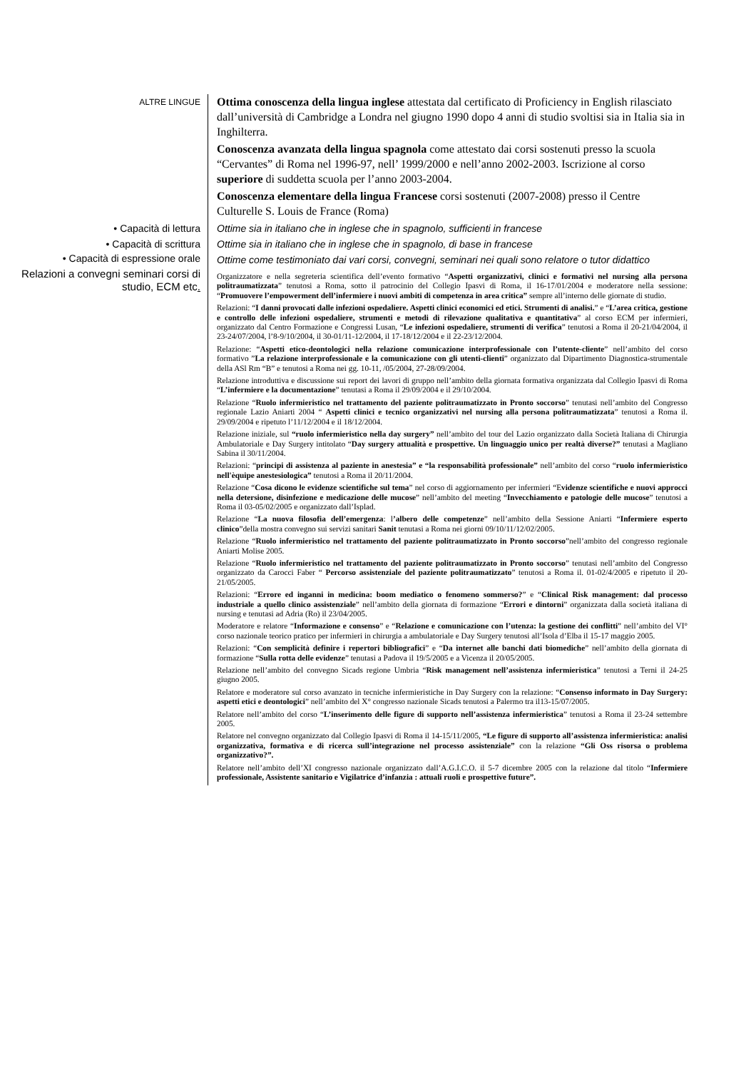ALTRE LINGUE
Ottima conoscenza della lingua inglese attestata dal certificato di Proficiency in English rilasciato dall’università di Cambridge a Londra nel giugno 1990 dopo 4 anni di studio svoltisi sia in Italia sia in Inghilterra.
Conoscenza avanzata della lingua spagnola come attestato dai corsi sostenuti presso la scuola “Cervantes” di Roma nel 1996-97, nell’ 1999/2000 e nell’anno 2002-2003. Iscrizione al corso superiore di suddetta scuola per l’anno 2003-2004.
Conoscenza elementare della lingua Francese corsi sostenuti (2007-2008) presso il Centre Culturelle S. Louis de France (Roma)
• Capacità di lettura Ottime sia in italiano che in inglese che in spagnolo, sufficienti in francese
• Capacità di scrittura Ottime sia in italiano che in inglese che in spagnolo, di base in francese
• Capacità di espressione orale
Ottime come testimoniato dai vari corsi, convegni, seminari nei quali sono relatore o tutor didattico
Relazioni a convegni seminari corsi di studio, ECM etc.
Organizzatore e nella segreteria scientifica dell’evento formativo “Aspetti organizzativi, clinici e formativi nel nursing alla persona politraumatizzata” tenutosi a Roma, sotto il patrocinio del Collegio Ipasvi di Roma, il 16-17/01/2004 e moderatore nella sessione: “Promuovere l’empowerment dell’infermiere i nuovi ambiti di competenza in area critica” sempre all’interno delle giornate di studio.
Relazioni: “I danni provocati dalle infezioni ospedaliere. Aspetti clinici economici ed etici. Strumenti di analisi.” e “L’area critica, gestione e controllo delle infezioni ospedaliere, strumenti e metodi di rilevazione qualitativa e quantitativa” al corso ECM per infermieri, organizzato dal Centro Formazione e Congressi Lusan, “Le infezioni ospedaliere, strumenti di verifica” tenutosi a Roma il 20-21/04/2004, il 23-24/07/2004, l’8-9/10/2004, il 30-01/11-12/2004, il 17-18/12/2004 e il 22-23/12/2004.
Relazione: “Aspetti etico-deontologici nella relazione comunicazione interprofessionale con l’utente-cliente” nell’ambito del corso formativo ”La relazione interprofessionale e la comunicazione con gli utenti-clienti” organizzato dal Dipartimento Diagnostica-strumentale della ASl Rm “B” e tenutosi a Roma nei gg. 10-11, /05/2004, 27-28/09/2004.
Relazione introduttiva e discussione sui report dei lavori di gruppo nell’ambito della giornata formativa organizzata dal Collegio Ipasvi di Roma “L’infermiere e la documentazione” tenutasi a Roma il 29/09/2004 e il 29/10/2004.
Relazione “Ruolo infermieristico nel trattamento del paziente politraumatizzato in Pronto soccorso” tenutasi nell’ambito del Congresso regionale Lazio Aniarti 2004 “ Aspetti clinici e tecnico organizzativi nel nursing alla persona politraumatizzata” tenutosi a Roma il. 29/09/2004 e ripetuto l’11/12/2004 e il 18/12/2004.
Relazione iniziale, sul “ruolo infermieristico nella day surgery” nell’ambito del tour del Lazio organizzato dalla Società Italiana di Chirurgia Ambulatoriale e Day Surgery intitolato “Day surgery attualità e prospettive. Un linguaggio unico per realtà diverse?” tenutasi a Magliano Sabina il 30/11/2004.
Relazioni: “principi di assistenza al paziente in anestesia” e “la responsabilità professionale” nell’ambito del corso “ruolo infermieristico nell'èquipe anestesiologica” tenutosi a Roma il 20/11/2004.
Relazione “Cosa dicono le evidenze scientifiche sul tema” nel corso di aggiornamento per infermieri “Evidenze scientifiche e nuovi approcci nella detersione, disinfezione e medicazione delle mucose” nell’ambito del meeting “Invecchiamento e patologie delle mucose” tenutosi a Roma il 03-05/02/2005 e organizzato dall’Isplad.
Relazione “La nuova filosofia dell’emergenza: l’albero delle competenze” nell’ambito della Sessione Aniarti “Infermiere esperto clinico”della mostra convegno sui servizi sanitari Sanit tenutasi a Roma nei giorni 09/10/11/12/02/2005.
Relazione “Ruolo infermieristico nel trattamento del paziente politraumatizzato in Pronto soccorso”nell’ambito del congresso regionale Aniarti Molise 2005.
Relazione “Ruolo infermieristico nel trattamento del paziente politraumatizzato in Pronto soccorso” tenutasi nell’ambito del Congresso organizzato da Carocci Faber “ Percorso assistenziale del paziente politraumatizzato” tenutosi a Roma il. 01-02/4/2005 e ripetuto il 20-21/05/2005.
Relazioni: “Errore ed inganni in medicina: boom mediatico o fenomeno sommerso?” e “Clinical Risk management: dal processo industriale a quello clinico assistenziale” nell’ambito della giornata di formazione “Errori e dintorni” organizzata dalla società italiana di nursing e tenutasi ad Adria (Ro) il 23/04/2005.
Moderatore e relatore “Informazione e consenso” e “Relazione e comunicazione con l’utenza: la gestione dei conflitti” nell’ambito del VI° corso nazionale teorico pratico per infermieri in chirurgia a ambulatoriale e Day Surgery tenutosi all’Isola d’Elba il 15-17 maggio 2005.
Relazioni: “Con semplicità definire i repertori bibliografici” e “Da internet alle banchi dati biomediche” nell’ambito della giornata di formazione “Sulla rotta delle evidenze” tenutasi a Padova il 19/5/2005 e a Vicenza il 20/05/2005.
Relazione nell’ambito del convegno Sicads regione Umbria “Risk management nell’assistenza infermieristica” tenutosi a Terni il 24-25 giugno 2005.
Relatore e moderatore sul corso avanzato in tecniche infermieristiche in Day Surgery con la relazione: “Consenso informato in Day Surgery: aspetti etici e deontologici” nell’ambito del X° congresso nazionale Sicads tenutosi a Palermo tra il13-15/07/2005.
Relatore nell’ambito del corso “L’inserimento delle figure di supporto nell’assistenza infermieristica” tenutosi a Roma il 23-24 settembre 2005.
Relatore nel convegno organizzato dal Collegio Ipasvi di Roma il 14-15/11/2005, “Le figure di supporto all’assistenza infermieristica: analisi organizzativa, formativa e di ricerca sull’integrazione nel processo assistenziale” con la relazione “Gli Oss risorsa o problema organizzativo?”.
Relatore nell’ambito dell’XI congresso nazionale organizzato dall’A.G.I.C.O. il 5-7 dicembre 2005 con la relazione dal titolo “Infermiere professionale, Assistente sanitario e Vigilatrice d’infanzia : attuali ruoli e prospettive future”.